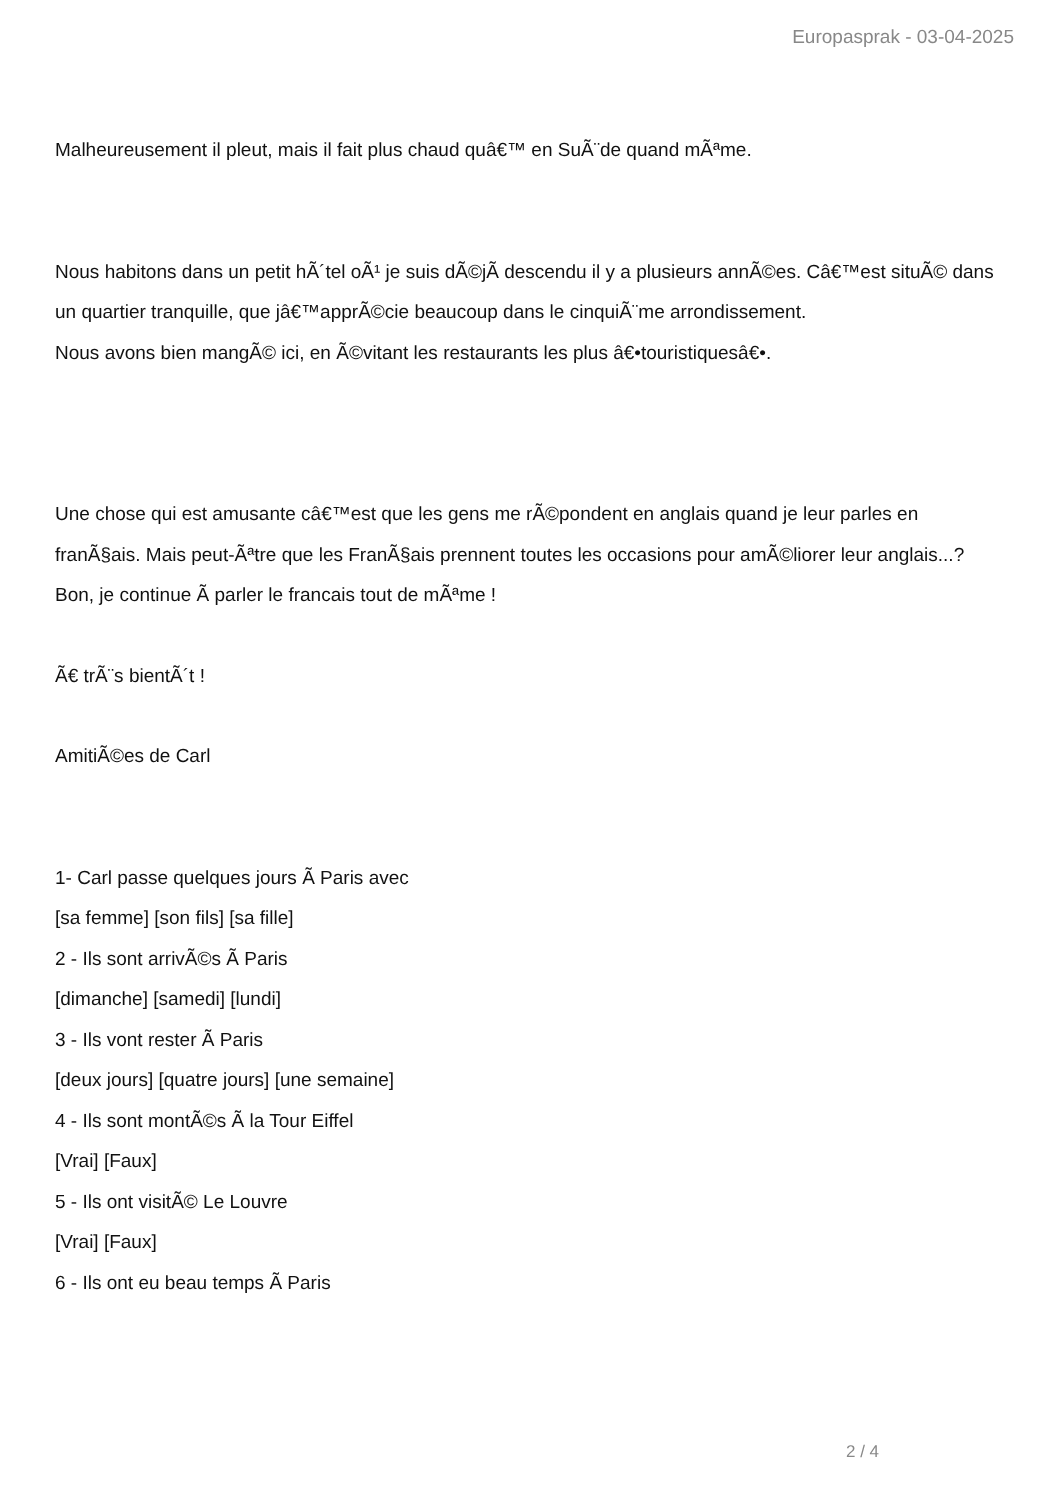Europasprak - 03-04-2025
Malheureusement il pleut, mais il fait plus chaud quâ€™ en SuÃ¨de quand mÃªme.
Nous habitons dans un petit hÃ´tel oÃ¹ je suis dÃ©jÃ descendu il y a plusieurs annÃ©es. Câ€™est situÃ© dans un quartier tranquille, que jâ€™apprÃ©cie beaucoup dans le cinquiÃ¨me arrondissement.
Nous avons bien mangÃ© ici, en Ã©vitant les restaurants les plus â€•touristiquesâ€•.
Une chose qui est amusante câ€™est que les gens me rÃ©pondent en anglais quand je leur parles en franÃ§ais. Mais peut-Ãªtre que les FranÃ§ais prennent toutes les occasions pour amÃ©liorer leur anglais...?
Bon, je continue Ã parler le francais tout de mÃªme !
Ã€ trÃ¨s bientÃ´t !
AmitiÃ©es de Carl
1- Carl passe quelques jours Ã Paris avec
[sa femme] [son fils] [sa fille]
2 - Ils sont arrivÃ©s Ã Paris
[dimanche] [samedi] [lundi]
3 - Ils vont rester Ã Paris
[deux jours] [quatre jours] [une semaine]
4 - Ils sont montÃ©s Ã la Tour Eiffel
[Vrai] [Faux]
5 - Ils ont visitÃ© Le Louvre
[Vrai] [Faux]
6 - Ils ont eu beau temps Ã Paris
2 / 4